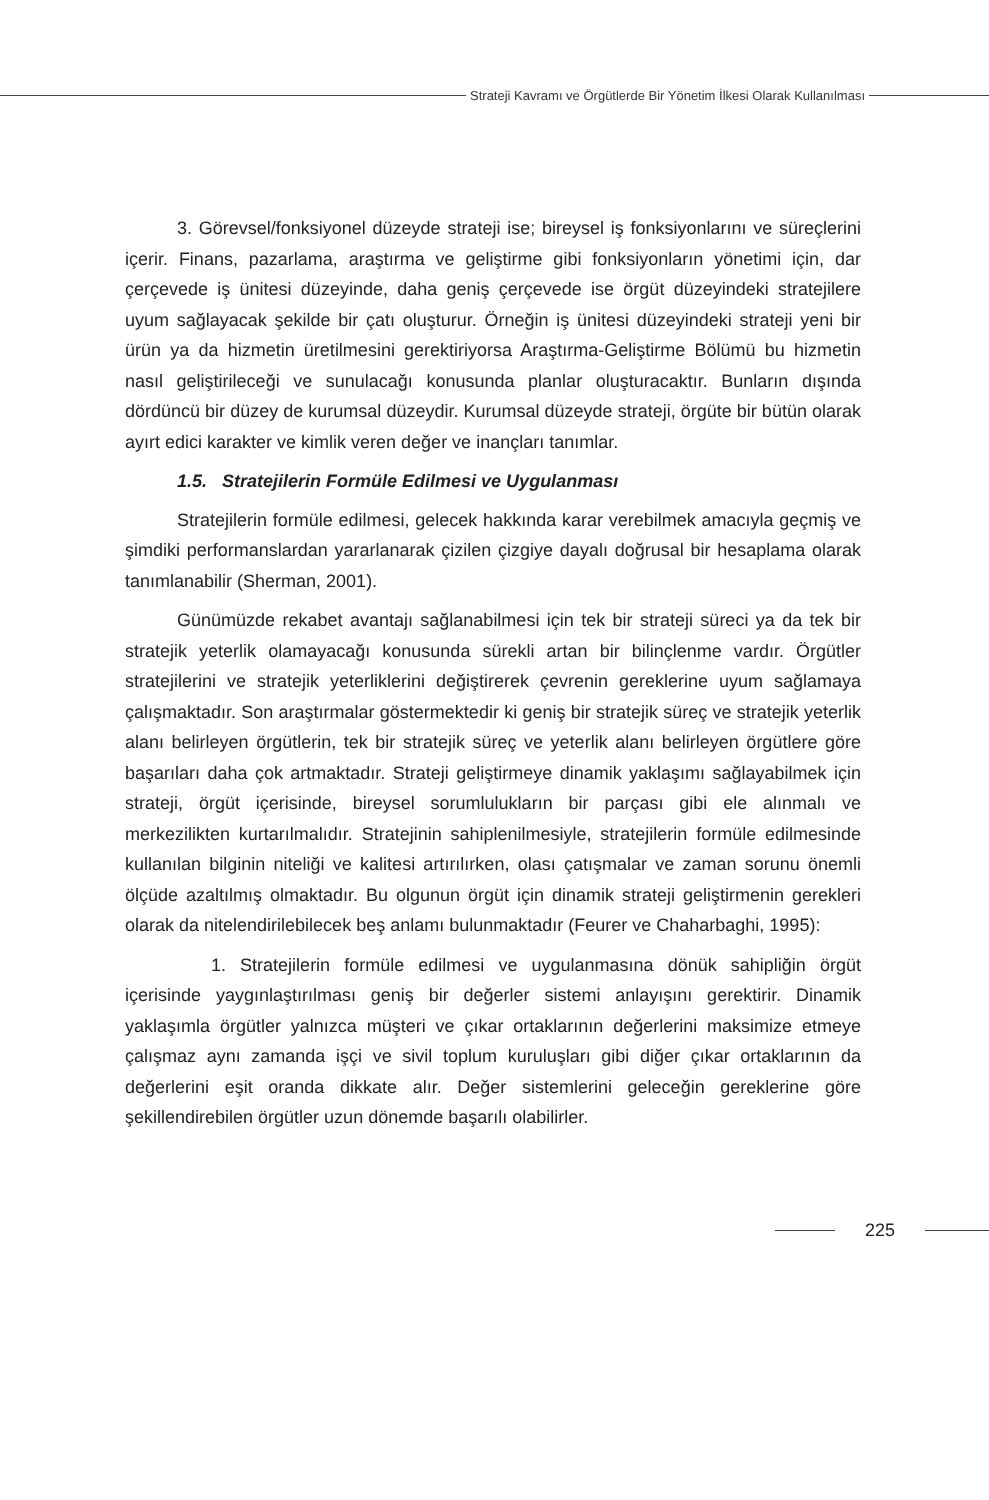Strateji Kavramı ve Örgütlerde Bir Yönetim İlkesi Olarak Kullanılması
3. Görevsel/fonksiyonel düzeyde strateji ise; bireysel iş fonksiyonlarını ve süreçlerini içerir. Finans, pazarlama, araştırma ve geliştirme gibi fonksiyonların yönetimi için, dar çerçevede iş ünitesi düzeyinde, daha geniş çerçevede ise örgüt düzeyindeki stratejilere uyum sağlayacak şekilde bir çatı oluşturur. Örneğin iş ünitesi düzeyindeki strateji yeni bir ürün ya da hizmetin üretilmesini gerektiriyorsa Araştırma-Geliştirme Bölümü bu hizmetin nasıl geliştirileceği ve sunulacağı konusunda planlar oluşturacaktır. Bunların dışında dördüncü bir düzey de kurumsal düzeydir. Kurumsal düzeyde strateji, örgüte bir bütün olarak ayırt edici karakter ve kimlik veren değer ve inançları tanımlar.
1.5. Stratejilerin Formüle Edilmesi ve Uygulanması
Stratejilerin formüle edilmesi, gelecek hakkında karar verebilmek amacıyla geçmiş ve şimdiki performanslardan yararlanarak çizilen çizgiye dayalı doğrusal bir hesaplama olarak tanımlanabilir (Sherman, 2001).
Günümüzde rekabet avantajı sağlanabilmesi için tek bir strateji süreci ya da tek bir stratejik yeterlik olamayacağı konusunda sürekli artan bir bilinçlenme vardır. Örgütler stratejilerini ve stratejik yeterliklerini değiştirerek çevrenin gereklerine uyum sağlamaya çalışmaktadır. Son araştırmalar göstermektedir ki geniş bir stratejik süreç ve stratejik yeterlik alanı belirleyen örgütlerin, tek bir stratejik süreç ve yeterlik alanı belirleyen örgütlere göre başarıları daha çok artmaktadır. Strateji geliştirmeye dinamik yaklaşımı sağlayabilmek için strateji, örgüt içerisinde, bireysel sorumlulukların bir parçası gibi ele alınmalı ve merkezilikten kurtarılmalıdır. Stratejinin sahiplenilmesiyle, stratejilerin formüle edilmesinde kullanılan bilginin niteliği ve kalitesi artırılırken, olası çatışmalar ve zaman sorunu önemli ölçüde azaltılmış olmaktadır. Bu olgunun örgüt için dinamik strateji geliştirmenin gerekleri olarak da nitelendirilebilecek beş anlamı bulunmaktadır (Feurer ve Chaharbaghi, 1995):
1. Stratejilerin formüle edilmesi ve uygulanmasına dönük sahipliğin örgüt içerisinde yaygınlaştırılması geniş bir değerler sistemi anlayışını gerektirir. Dinamik yaklaşımla örgütler yalnızca müşteri ve çıkar ortaklarının değerlerini maksimize etmeye çalışmaz aynı zamanda işçi ve sivil toplum kuruluşları gibi diğer çıkar ortaklarının da değerlerini eşit oranda dikkate alır. Değer sistemlerini geleceğin gereklerine göre şekillendirebilen örgütler uzun dönemde başarılı olabilirler.
225